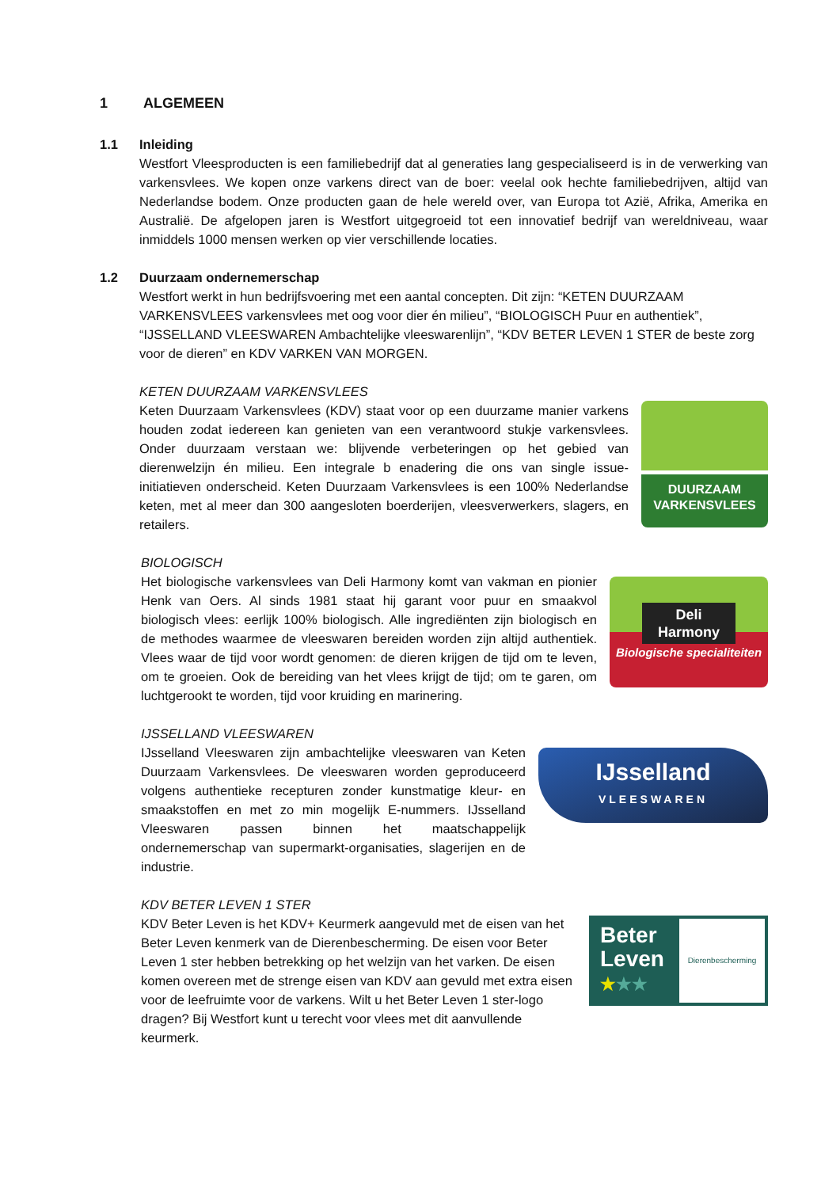1 ALGEMEEN
1.1 Inleiding
Westfort Vleesproducten is een familiebedrijf dat al generaties lang gespecialiseerd is in de verwerking van varkensvlees. We kopen onze varkens direct van de boer: veelal ook hechte familiebedrijven, altijd van Nederlandse bodem. Onze producten gaan de hele wereld over, van Europa tot Azië, Afrika, Amerika en Australië. De afgelopen jaren is Westfort uitgegroeid tot een innovatief bedrijf van wereldniveau, waar inmiddels 1000 mensen werken op vier verschillende locaties.
1.2 Duurzaam ondernemerschap
Westfort werkt in hun bedrijfsvoering met een aantal concepten. Dit zijn: “KETEN DUURZAAM VARKENSVLEES varkensvlees met oog voor dier én milieu”, “BIOLOGISCH Puur en authentiek”, “IJSSELLAND VLEESWAREN Ambachtelijke vleeswarenlijn”, “KDV BETER LEVEN 1 STER de beste zorg voor de dieren” en KDV VARKEN VAN MORGEN.
KETEN DUURZAAM VARKENSVLEES
Keten Duurzaam Varkensvlees (KDV) staat voor op een duurzame manier varkens houden zodat iedereen kan genieten van een verantwoord stukje varkensvlees. Onder duurzaam verstaan we: blijvende verbeteringen op het gebied van dierenwelzijn én milieu. Een integrale b enadering die ons van single issue-initiatieven onderscheid. Keten Duurzaam Varkensvlees is een 100% Nederlandse keten, met al meer dan 300 aangesloten boerderijen, vleesverwerkers, slagers, en retailers.
DUURZAAM
VARKENSVLEES
BIOLOGISCH
Het biologische varkensvlees van Deli Harmony komt van vakman en pionier Henk van Oers. Al sinds 1981 staat hij garant voor puur en smaakvol biologisch vlees: eerlijk 100% biologisch. Alle ingrediënten zijn biologisch en de methodes waarmee de vleeswaren bereiden worden zijn altijd authentiek. Vlees waar de tijd voor wordt genomen: de dieren krijgen de tijd om te leven, om te groeien. Ook de bereiding van het vlees krijgt de tijd; om te garen, om luchtgerookt te worden, tijd voor kruiding en marinering.
Deli
Harmony
Biologische specialiteiten
IJSSELLAND VLEESWAREN
IJsselland Vleeswaren zijn ambachtelijke vleeswaren van Keten Duurzaam Varkensvlees. De vleeswaren worden geproduceerd volgens authentieke recepturen zonder kunstmatige kleur- en smaakstoffen en met zo min mogelijk E-nummers. IJsselland Vleeswaren passen binnen het maatschappelijk ondernemerschap van supermarkt-organisaties, slagerijen en de industrie.
IJsselland
VLEESWAREN
KDV BETER LEVEN 1 STER
KDV Beter Leven is het KDV+ Keurmerk aangevuld met de eisen van het Beter Leven kenmerk van de Dierenbescherming. De eisen voor Beter Leven 1 ster hebben betrekking op het welzijn van het varken. De eisen komen overeen met de strenge eisen van KDV aan gevuld met extra eisen voor de leefruimte voor de varkens. Wilt u het Beter Leven 1 ster-logo dragen? Bij Westfort kunt u terecht voor vlees met dit aanvullende keurmerk.
Beter Leven
★★★
Dierenbescherming